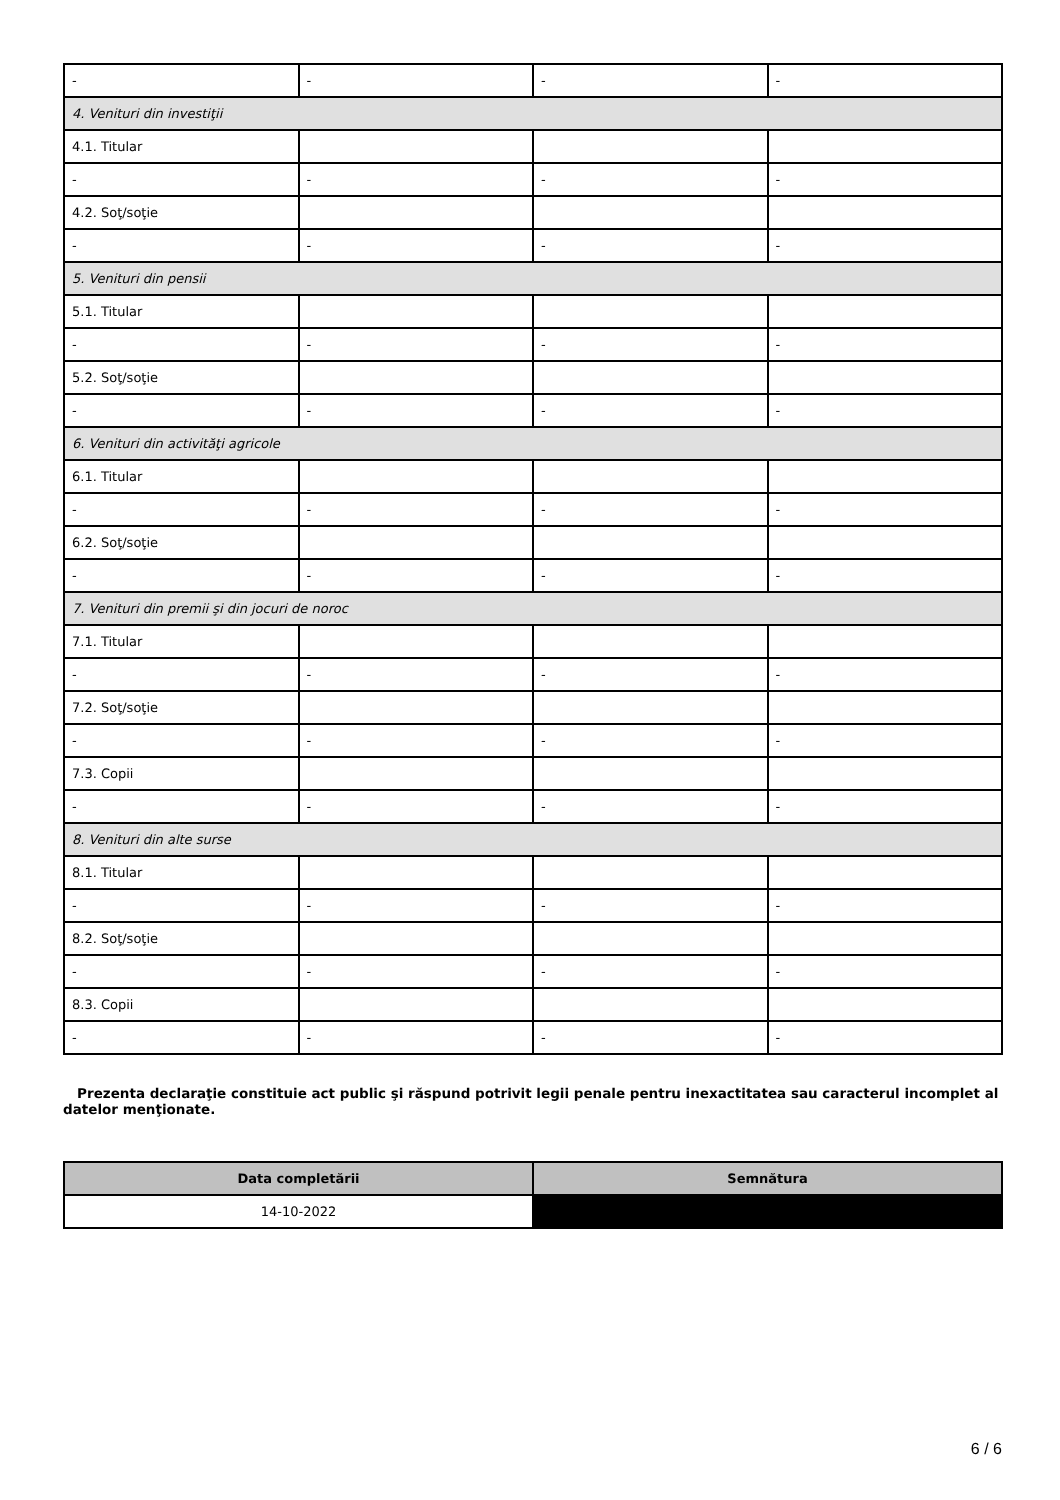| - | - | - | - |
| 4. Venituri din investiţii | | | |
| 4.1. Titular | | | |
| - | - | - | - |
| 4.2. Soţ/soţie | | | |
| - | - | - | - |
| 5. Venituri din pensii | | | |
| 5.1. Titular | | | |
| - | - | - | - |
| 5.2. Soţ/soţie | | | |
| - | - | - | - |
| 6. Venituri din activităţi agricole | | | |
| 6.1. Titular | | | |
| - | - | - | - |
| 6.2. Soţ/soţie | | | |
| - | - | - | - |
| 7. Venituri din premii şi din jocuri de noroc | | | |
| 7.1. Titular | | | |
| - | - | - | - |
| 7.2. Soţ/soţie | | | |
| - | - | - | - |
| 7.3. Copii | | | |
| - | - | - | - |
| 8. Venituri din alte surse | | | |
| 8.1. Titular | | | |
| - | - | - | - |
| 8.2. Soţ/soţie | | | |
| - | - | - | - |
| 8.3. Copii | | | |
| - | - | - | - |
Prezenta declaraţie constituie act public şi răspund potrivit legii penale pentru inexactitatea sau caracterul incomplet al datelor menţionate.
| Data completării | Semnătura |
| --- | --- |
| 14-10-2022 | |
6 / 6